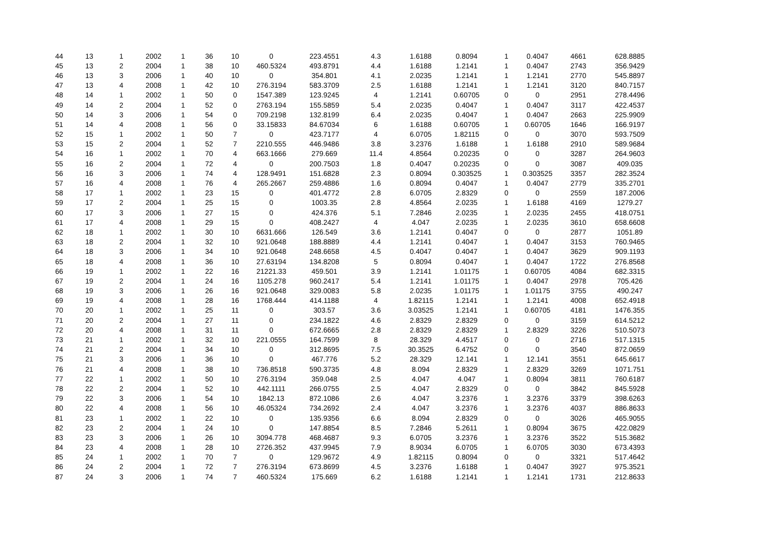| 44 | 13 | 1 | 2002 | 1 | 36 | 10 | 0 | 223.4551 | 4.3 | 1.6188 | 0.8094 | 1 | 0.4047 | 4661 | 628.8885 |
| 45 | 13 | 2 | 2004 | 1 | 38 | 10 | 460.5324 | 493.8791 | 4.4 | 1.6188 | 1.2141 | 1 | 0.4047 | 2743 | 356.9429 |
| 46 | 13 | 3 | 2006 | 1 | 40 | 10 | 0 | 354.801 | 4.1 | 2.0235 | 1.2141 | 1 | 1.2141 | 2770 | 545.8897 |
| 47 | 13 | 4 | 2008 | 1 | 42 | 10 | 276.3194 | 583.3709 | 2.5 | 1.6188 | 1.2141 | 1 | 1.2141 | 3120 | 840.7157 |
| 48 | 14 | 1 | 2002 | 1 | 50 | 0 | 1547.389 | 123.9245 | 4 | 1.2141 | 0.60705 | 0 | 0 | 2951 | 278.4496 |
| 49 | 14 | 2 | 2004 | 1 | 52 | 0 | 2763.194 | 155.5859 | 5.4 | 2.0235 | 0.4047 | 1 | 0.4047 | 3117 | 422.4537 |
| 50 | 14 | 3 | 2006 | 1 | 54 | 0 | 709.2198 | 132.8199 | 6.4 | 2.0235 | 0.4047 | 1 | 0.4047 | 2663 | 225.9909 |
| 51 | 14 | 4 | 2008 | 1 | 56 | 0 | 33.15833 | 84.67034 | 6 | 1.6188 | 0.60705 | 1 | 0.60705 | 1646 | 166.9197 |
| 52 | 15 | 1 | 2002 | 1 | 50 | 7 | 0 | 423.7177 | 4 | 6.0705 | 1.82115 | 0 | 0 | 3070 | 593.7509 |
| 53 | 15 | 2 | 2004 | 1 | 52 | 7 | 2210.555 | 446.9486 | 3.8 | 3.2376 | 1.6188 | 1 | 1.6188 | 2910 | 589.9684 |
| 54 | 16 | 1 | 2002 | 1 | 70 | 4 | 663.1666 | 279.669 | 11.4 | 4.8564 | 0.20235 | 0 | 0 | 3287 | 264.9603 |
| 55 | 16 | 2 | 2004 | 1 | 72 | 4 | 0 | 200.7503 | 1.8 | 0.4047 | 0.20235 | 0 | 0 | 3087 | 409.035 |
| 56 | 16 | 3 | 2006 | 1 | 74 | 4 | 128.9491 | 151.6828 | 2.3 | 0.8094 | 0.303525 | 1 | 0.303525 | 3357 | 282.3524 |
| 57 | 16 | 4 | 2008 | 1 | 76 | 4 | 265.2667 | 259.4886 | 1.6 | 0.8094 | 0.4047 | 1 | 0.4047 | 2779 | 335.2701 |
| 58 | 17 | 1 | 2002 | 1 | 23 | 15 | 0 | 401.4772 | 2.8 | 6.0705 | 2.8329 | 0 | 0 | 2559 | 187.2006 |
| 59 | 17 | 2 | 2004 | 1 | 25 | 15 | 0 | 1003.35 | 2.8 | 4.8564 | 2.0235 | 1 | 1.6188 | 4169 | 1279.27 |
| 60 | 17 | 3 | 2006 | 1 | 27 | 15 | 0 | 424.376 | 5.1 | 7.2846 | 2.0235 | 1 | 2.0235 | 2455 | 418.0751 |
| 61 | 17 | 4 | 2008 | 1 | 29 | 15 | 0 | 408.2427 | 4 | 4.047 | 2.0235 | 1 | 2.0235 | 3610 | 658.6608 |
| 62 | 18 | 1 | 2002 | 1 | 30 | 10 | 6631.666 | 126.549 | 3.6 | 1.2141 | 0.4047 | 0 | 0 | 2877 | 1051.89 |
| 63 | 18 | 2 | 2004 | 1 | 32 | 10 | 921.0648 | 188.8889 | 4.4 | 1.2141 | 0.4047 | 1 | 0.4047 | 3153 | 760.9465 |
| 64 | 18 | 3 | 2006 | 1 | 34 | 10 | 921.0648 | 248.6658 | 4.5 | 0.4047 | 0.4047 | 1 | 0.4047 | 3629 | 909.1193 |
| 65 | 18 | 4 | 2008 | 1 | 36 | 10 | 27.63194 | 134.8208 | 5 | 0.8094 | 0.4047 | 1 | 0.4047 | 1722 | 276.8568 |
| 66 | 19 | 1 | 2002 | 1 | 22 | 16 | 21221.33 | 459.501 | 3.9 | 1.2141 | 1.01175 | 1 | 0.60705 | 4084 | 682.3315 |
| 67 | 19 | 2 | 2004 | 1 | 24 | 16 | 1105.278 | 960.2417 | 5.4 | 1.2141 | 1.01175 | 1 | 0.4047 | 2978 | 705.426 |
| 68 | 19 | 3 | 2006 | 1 | 26 | 16 | 921.0648 | 329.0083 | 5.8 | 2.0235 | 1.01175 | 1 | 1.01175 | 3755 | 490.247 |
| 69 | 19 | 4 | 2008 | 1 | 28 | 16 | 1768.444 | 414.1188 | 4 | 1.82115 | 1.2141 | 1 | 1.2141 | 4008 | 652.4918 |
| 70 | 20 | 1 | 2002 | 1 | 25 | 11 | 0 | 303.57 | 3.6 | 3.03525 | 1.2141 | 1 | 0.60705 | 4181 | 1476.355 |
| 71 | 20 | 2 | 2004 | 1 | 27 | 11 | 0 | 234.1822 | 4.6 | 2.8329 | 2.8329 | 0 | 0 | 3159 | 614.5212 |
| 72 | 20 | 4 | 2008 | 1 | 31 | 11 | 0 | 672.6665 | 2.8 | 2.8329 | 2.8329 | 1 | 2.8329 | 3226 | 510.5073 |
| 73 | 21 | 1 | 2002 | 1 | 32 | 10 | 221.0555 | 164.7599 | 8 | 28.329 | 4.4517 | 0 | 0 | 2716 | 517.1315 |
| 74 | 21 | 2 | 2004 | 1 | 34 | 10 | 0 | 312.8695 | 7.5 | 30.3525 | 6.4752 | 0 | 0 | 3540 | 872.0659 |
| 75 | 21 | 3 | 2006 | 1 | 36 | 10 | 0 | 467.776 | 5.2 | 28.329 | 12.141 | 1 | 12.141 | 3551 | 645.6617 |
| 76 | 21 | 4 | 2008 | 1 | 38 | 10 | 736.8518 | 590.3735 | 4.8 | 8.094 | 2.8329 | 1 | 2.8329 | 3269 | 1071.751 |
| 77 | 22 | 1 | 2002 | 1 | 50 | 10 | 276.3194 | 359.048 | 2.5 | 4.047 | 4.047 | 1 | 0.8094 | 3811 | 760.6187 |
| 78 | 22 | 2 | 2004 | 1 | 52 | 10 | 442.1111 | 266.0755 | 2.5 | 4.047 | 2.8329 | 0 | 0 | 3842 | 845.5928 |
| 79 | 22 | 3 | 2006 | 1 | 54 | 10 | 1842.13 | 872.1086 | 2.6 | 4.047 | 3.2376 | 1 | 3.2376 | 3379 | 398.6263 |
| 80 | 22 | 4 | 2008 | 1 | 56 | 10 | 46.05324 | 734.2692 | 2.4 | 4.047 | 3.2376 | 1 | 3.2376 | 4037 | 886.8633 |
| 81 | 23 | 1 | 2002 | 1 | 22 | 10 | 0 | 135.9356 | 6.6 | 8.094 | 2.8329 | 0 | 0 | 3026 | 465.9055 |
| 82 | 23 | 2 | 2004 | 1 | 24 | 10 | 0 | 147.8854 | 8.5 | 7.2846 | 5.2611 | 1 | 0.8094 | 3675 | 422.0829 |
| 83 | 23 | 3 | 2006 | 1 | 26 | 10 | 3094.778 | 468.4687 | 9.3 | 6.0705 | 3.2376 | 1 | 3.2376 | 3522 | 515.3682 |
| 84 | 23 | 4 | 2008 | 1 | 28 | 10 | 2726.352 | 437.9945 | 7.9 | 8.9034 | 6.0705 | 1 | 6.0705 | 3030 | 673.4393 |
| 85 | 24 | 1 | 2002 | 1 | 70 | 7 | 0 | 129.9672 | 4.9 | 1.82115 | 0.8094 | 0 | 0 | 3321 | 517.4642 |
| 86 | 24 | 2 | 2004 | 1 | 72 | 7 | 276.3194 | 673.8699 | 4.5 | 3.2376 | 1.6188 | 1 | 0.4047 | 3927 | 975.3521 |
| 87 | 24 | 3 | 2006 | 1 | 74 | 7 | 460.5324 | 175.669 | 6.2 | 1.6188 | 1.2141 | 1 | 1.2141 | 1731 | 212.8633 |